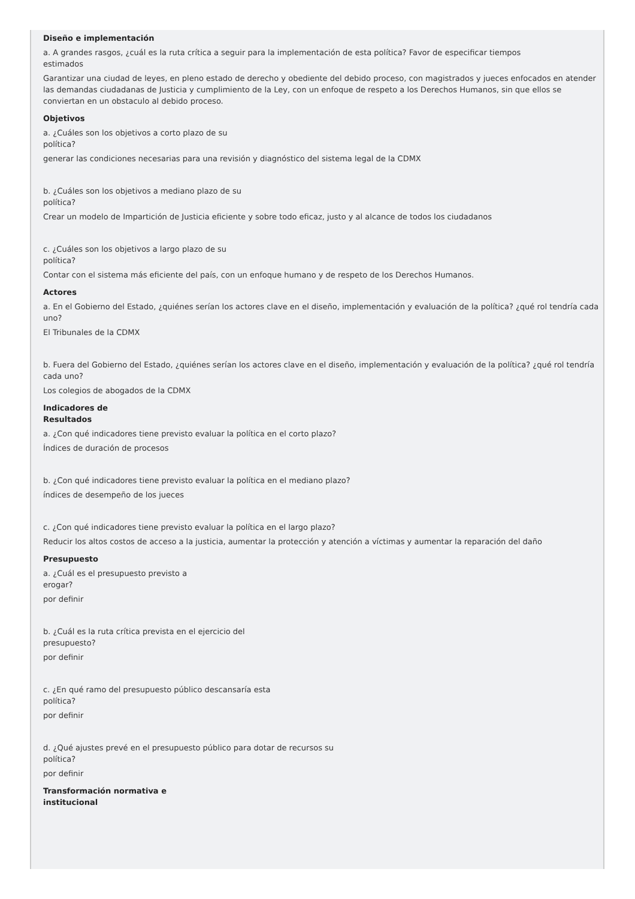Diseño e implementación
a. A grandes rasgos, ¿cuál es la ruta crítica a seguir para la implementación de esta política? Favor de especificar tiempos
estimados
Garantizar una ciudad de leyes, en pleno estado de derecho y obediente del debido proceso, con magistrados y jueces enfocados en atender las demandas ciudadanas de Justicia y cumplimiento de la Ley, con un enfoque de respeto a los Derechos Humanos, sin que ellos se conviertan en un obstaculo al debido proceso.
Objetivos
a. ¿Cuáles son los objetivos a corto plazo de su
política?
generar las condiciones necesarias para una revisión y diagnóstico del sistema legal de la CDMX
b. ¿Cuáles son los objetivos a mediano plazo de su
política?
Crear un modelo de Impartición de Justicia eficiente y sobre todo eficaz, justo y al alcance de todos los ciudadanos
c. ¿Cuáles son los objetivos a largo plazo de su
política?
Contar con el sistema más eficiente del país, con un enfoque humano y de respeto de los Derechos Humanos.
Actores
a. En el Gobierno del Estado, ¿quiénes serían los actores clave en el diseño, implementación y evaluación de la política? ¿qué rol tendría cada uno?
El Tribunales de la CDMX
b. Fuera del Gobierno del Estado, ¿quiénes serían los actores clave en el diseño, implementación y evaluación de la política? ¿qué rol tendría cada uno?
Los colegios de abogados de la CDMX
Indicadores de
Resultados
a. ¿Con qué indicadores tiene previsto evaluar la política en el corto plazo?
Índices de duración de procesos
b. ¿Con qué indicadores tiene previsto evaluar la política en el mediano plazo?
índices de desempeño de los jueces
c. ¿Con qué indicadores tiene previsto evaluar la política en el largo plazo?
Reducir los altos costos de acceso a la justicia, aumentar la protección y atención a víctimas y aumentar la reparación del daño
Presupuesto
a. ¿Cuál es el presupuesto previsto a
erogar?
por definir
b. ¿Cuál es la ruta crítica prevista en el ejercicio del
presupuesto?
por definir
c. ¿En qué ramo del presupuesto público descansaría esta
política?
por definir
d. ¿Qué ajustes prevé en el presupuesto público para dotar de recursos su
política?
por definir
Transformación normativa e
institucional